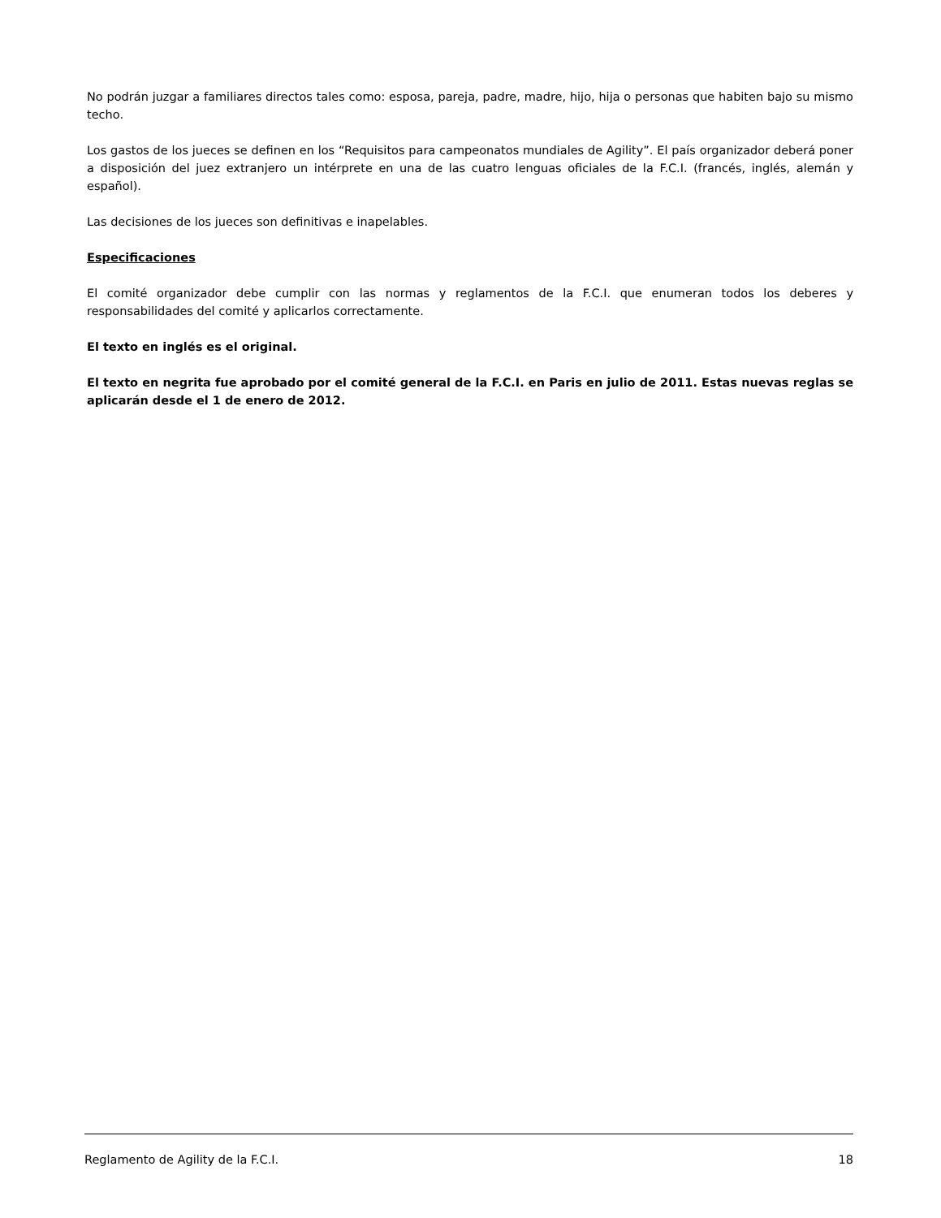No podrán juzgar a familiares directos tales como: esposa, pareja, padre, madre, hijo, hija o personas que habiten bajo su mismo techo.
Los gastos de los jueces se definen en los “Requisitos para campeonatos mundiales de Agility”. El país organizador deberá poner a disposición del juez extranjero un intérprete en una de las cuatro lenguas oficiales de la F.C.I. (francés, inglés, alemán y español).
Las decisiones de los jueces son definitivas e inapelables.
Especificaciones
El comité organizador debe cumplir con las normas y reglamentos de la F.C.I. que enumeran todos los deberes y responsabilidades del comité y aplicarlos correctamente.
El texto en inglés es el original.
El texto en negrita fue aprobado por el comité general de la F.C.I. en Paris en julio de 2011. Estas nuevas reglas se aplicarán desde el 1 de enero de 2012.
Reglamento de Agility de la F.C.I. 18